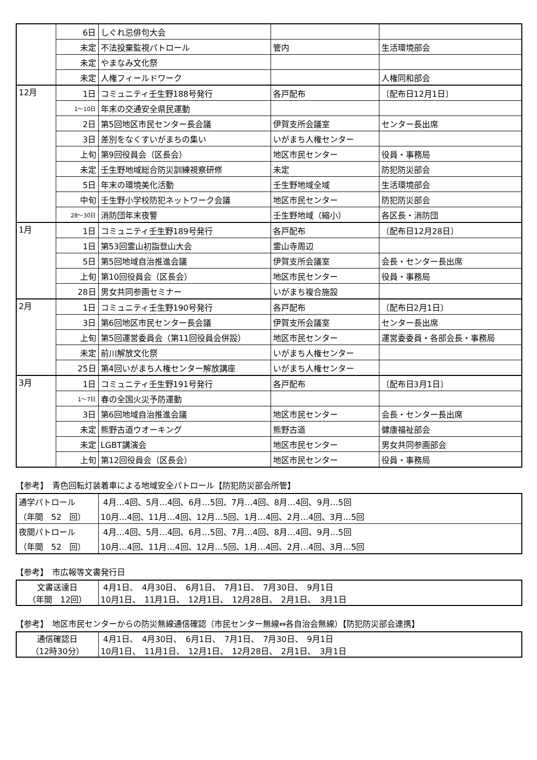| | 6日 | しぐれ忌俳句大会 | | |
| | 未定 | 不法投棄監視パトロール | 管内 | 生活環境部会 |
| | 未定 | やまなみ文化祭 | | |
| | 未定 | 人権フィールドワーク | | 人権同和部会 |
| 12月 | 1日 | コミュニティ壬生野188号発行 | 各戸配布 | 〔配布日12月1日〕 |
| | 1～10日 | 年末の交通安全県民運動 | | |
| | 2日 | 第5回地区市民センター長会議 | 伊賀支所会議室 | センター長出席 |
| | 3日 | 差別をなくすいがまちの集い | いがまち人権センター | |
| | 上旬 | 第9回役員会（区長会） | 地区市民センター | 役員・事務局 |
| | 未定 | 壬生野地域総合防災訓練視察研修 | 未定 | 防犯防災部会 |
| | 5日 | 年末の環境美化活動 | 壬生野地域全域 | 生活環境部会 |
| | 中旬 | 壬生野小学校防犯ネットワーク会議 | 地区市民センター | 防犯防災部会 |
| | 28～30日 | 消防団年末夜警 | 壬生野地域（縮小） | 各区長・消防団 |
| 1月 | 1日 | コミュニティ壬生野189号発行 | 各戸配布 | 〔配布日12月28日〕 |
| | 1日 | 第53回霊山初詣登山大会 | 霊山寺周辺 | |
| | 5日 | 第5回地域自治推進会議 | 伊賀支所会議室 | 会長・センター長出席 |
| | 上旬 | 第10回役員会（区長会） | 地区市民センター | 役員・事務局 |
| | 28日 | 男女共同参画セミナー | いがまち複合施設 | |
| 2月 | 1日 | コミュニティ壬生野190号発行 | 各戸配布 | 〔配布日2月1日〕 |
| | 3日 | 第6回地区市民センター長会議 | 伊賀支所会議室 | センター長出席 |
| | 上旬 | 第5回運営委員会（第11回役員会併設） | 地区市民センター | 運営委委員・各部会長・事務局 |
| | 未定 | 前川解放文化祭 | いがまち人権センター | |
| | 25日 | 第4回いがまち人権センター解放講座 | いがまち人権センター | |
| 3月 | 1日 | コミュニティ壬生野191号発行 | 各戸配布 | 〔配布日3月1日〕 |
| | 1～7日 | 春の全国火災予防運動 | | |
| | 3日 | 第6回地域自治推進会議 | 地区市民センター | 会長・センター長出席 |
| | 未定 | 熊野古道ウオーキング | 熊野古道 | 健康福祉部会 |
| | 未定 | LGBT講演会 | 地区市民センター | 男女共同参画部会 |
| | 上旬 | 第12回役員会（区長会） | 地区市民センター | 役員・事務局 |
【参考】　青色回転灯装着車による地域安全パトロール【防犯防災部会所管】
| 通学パトロール | 4月…4回、5月…4回、6月…5回、7月…4回、8月…4回、9月…5回 |
| （年間 52 回） | 10月…4回、11月…4回、12月…5回、1月…4回、2月…4回、3月…5回 |
| 夜間パトロール | 4月…4回、5月…4回、6月…5回、7月…4回、8月…4回、9月…5回 |
| （年間 52 回） | 10月…4回、11月…4回、12月…5回、1月…4回、2月…4回、3月…5回 |
【参考】　市広報等文書発行日
| 文書送達日 （年間 12回） | 4月1日、 4月30日、 6月1日、 7月1日、 7月30日、 9月1日 10月1日、 11月1日、 12月1日、 12月28日、 2月1日、 3月1日 |
【参考】　地区市民センターからの防災無線通信確認（市民センター無線⇔各自治会無線）【防犯防災部会連携】
| 通信確認日 （12時30分） | 4月1日、 4月30日、 6月1日、 7月1日、 7月30日、 9月1日 10月1日、 11月1日、 12月1日、 12月28日、 2月1日、 3月1日 |